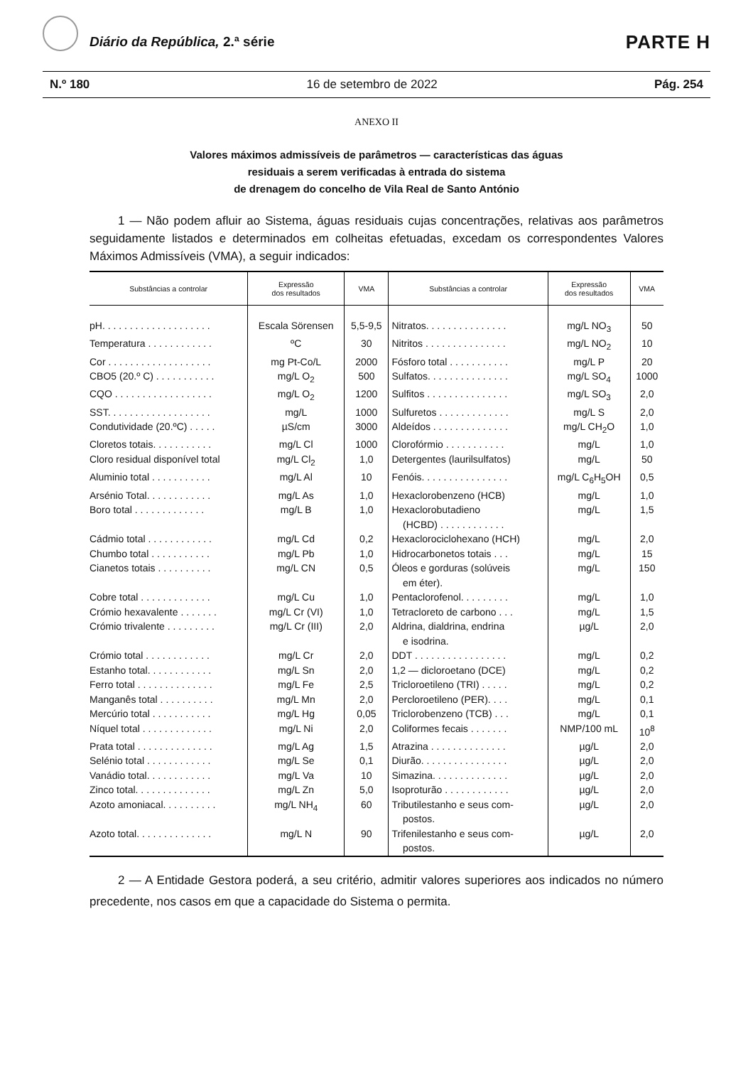Diário da República, 2.ª série PARTE H
N.º 180 16 de setembro de 2022 Pág. 254
ANEXO II
Valores máximos admissíveis de parâmetros — características das águas
residuais a serem verificadas à entrada do sistema
de drenagem do concelho de Vila Real de Santo António
1 — Não podem afluir ao Sistema, águas residuais cujas concentrações, relativas aos parâmetros seguidamente listados e determinados em colheitas efetuadas, excedam os correspondentes Valores Máximos Admissíveis (VMA), a seguir indicados:
| Substâncias a controlar | Expressão dos resultados | VMA | Substâncias a controlar | Expressão dos resultados | VMA |
| --- | --- | --- | --- | --- | --- |
| pH. . . . . . . . . . . . . . . . . . . . | Escala Sörensen | 5,5-9,5 | Nitratos. . . . . . . . . . . . . . . | mg/L NO<sub>3</sub> | 50 |
| Temperatura . . . . . . . . . . . . | ºC | 30 | Nitritos . . . . . . . . . . . . . . . | mg/L NO<sub>2</sub> | 10 |
| Cor . . . . . . . . . . . . . . . . . . . | mg Pt-Co/L | 2000 | Fósforo total . . . . . . . . . . . | mg/L P | 20 |
| CBO5 (20.º C) . . . . . . . . . . . | mg/L O<sub>2</sub> | 500 | Sulfatos. . . . . . . . . . . . . . . | mg/L SO<sub>4</sub> | 1000 |
| CQO . . . . . . . . . . . . . . . . . . | mg/L O<sub>2</sub> | 1200 | Sulfitos . . . . . . . . . . . . . . . | mg/L SO<sub>3</sub> | 2,0 |
| SST. . . . . . . . . . . . . . . . . . . | mg/L | 1000 | Sulfuretos . . . . . . . . . . . . . | mg/L S | 2,0 |
| Condutividade (20.ºC) . . . . . | µS/cm | 3000 | Aldeídos . . . . . . . . . . . . . . | mg/L CH<sub>2</sub>O | 1,0 |
| Cloretos totais. . . . . . . . . . . | mg/L Cl | 1000 | Clorofórmio . . . . . . . . . . . | mg/L | 1,0 |
| Cloro residual disponível total | mg/L Cl<sub>2</sub> | 1,0 | Detergentes (laurilsulfatos) | mg/L | 50 |
| Aluminio total . . . . . . . . . . . | mg/L Al | 10 | Fenóis. . . . . . . . . . . . . . . . | mg/L C<sub>6</sub>H<sub>5</sub>OH | 0,5 |
| Arsénio Total. . . . . . . . . . . . | mg/L As | 1,0 | Hexaclorobenzeno (HCB) | mg/L | 1,0 |
| Boro total . . . . . . . . . . . . . | mg/L B | 1,0 | Hexaclorobutadieno (HCBD) . . . . . . . . . . . . | mg/L | 1,5 |
| Cádmio total . . . . . . . . . . . . | mg/L Cd | 0,2 | Hexaclorociclohexano (HCH) | mg/L | 2,0 |
| Chumbo total . . . . . . . . . . . | mg/L Pb | 1,0 | Hidrocarbonetos totais . . . | mg/L | 15 |
| Cianetos totais . . . . . . . . . . | mg/L CN | 0,5 | Óleos e gorduras (solúveis em éter). | mg/L | 150 |
| Cobre total . . . . . . . . . . . . . | mg/L Cu | 1,0 | Pentaclorofenol. . . . . . . . . | mg/L | 1,0 |
| Crómio hexavalente . . . . . . . | mg/L Cr (VI) | 1,0 | Tetracloreto de carbono . . . | mg/L | 1,5 |
| Crómio trivalente . . . . . . . . . | mg/L Cr (III) | 2,0 | Aldrina, dialdrina, endrina e isodrina. | µg/L | 2,0 |
| Crómio total . . . . . . . . . . . . | mg/L Cr | 2,0 | DDT . . . . . . . . . . . . . . . . . | mg/L | 0,2 |
| Estanho total. . . . . . . . . . . . | mg/L Sn | 2,0 | 1,2 — dicloroetano (DCE) | mg/L | 0,2 |
| Ferro total . . . . . . . . . . . . . . | mg/L Fe | 2,5 | Tricloroetileno (TRI) . . . . . | mg/L | 0,2 |
| Manganês total . . . . . . . . . . | mg/L Mn | 2,0 | Percloroetileno (PER). . . . | mg/L | 0,1 |
| Mercúrio total . . . . . . . . . . . | mg/L Hg | 0,05 | Triclorobenzeno (TCB) . . . | mg/L | 0,1 |
| Níquel total . . . . . . . . . . . . . | mg/L Ni | 2,0 | Coliformes fecais . . . . . . . | NMP/100 mL | 10<sup>8</sup> |
| Prata total . . . . . . . . . . . . . . | mg/L Ag | 1,5 | Atrazina . . . . . . . . . . . . . . | µg/L | 2,0 |
| Selénio total . . . . . . . . . . . . | mg/L Se | 0,1 | Diurão. . . . . . . . . . . . . . . . | µg/L | 2,0 |
| Vanádio total. . . . . . . . . . . . | mg/L Va | 10 | Simazina. . . . . . . . . . . . . . | µg/L | 2,0 |
| Zinco total. . . . . . . . . . . . . . | mg/L Zn | 5,0 | Isoproturão . . . . . . . . . . . . | µg/L | 2,0 |
| Azoto amoniacal. . . . . . . . . . | mg/L NH<sub>4</sub> | 60 | Tributilestanho e seus com- postos. | µg/L | 2,0 |
| Azoto total. . . . . . . . . . . . . . | mg/L N | 90 | Trifenilestanho e seus com- postos. | µg/L | 2,0 |
2 — A Entidade Gestora poderá, a seu critério, admitir valores superiores aos indicados no número precedente, nos casos em que a capacidade do Sistema o permita.